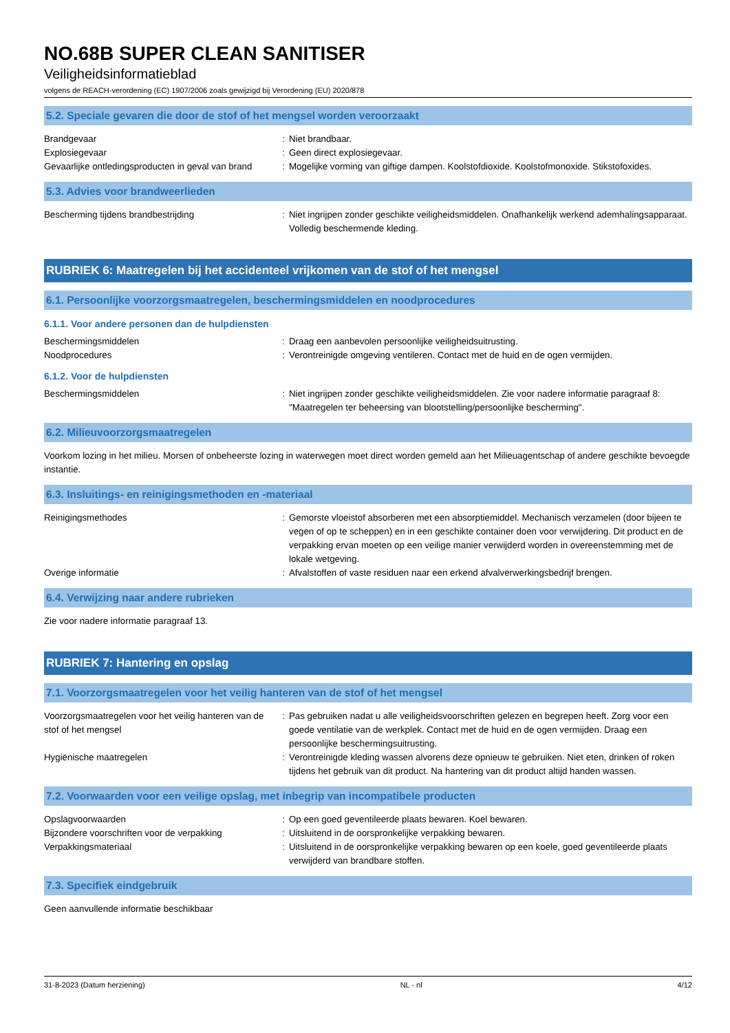NO.68B SUPER CLEAN SANITISER
Veiligheidsinformatieblad
volgens de REACH-verordening (EC) 1907/2006 zoals gewijzigd bij Verordening (EU) 2020/878
5.2. Speciale gevaren die door de stof of het mengsel worden veroorzaakt
Brandgevaar : Niet brandbaar.
Explosiegevaar : Geen direct explosiegevaar.
Gevaarlijke ontledingsproducten in geval van brand
: Mogelijke vorming van giftige dampen. Koolstofdioxide. Koolstofmonoxide. Stikstofoxides.
5.3. Advies voor brandweerlieden
Bescherming tijdens brandbestrijding : Niet ingrijpen zonder geschikte veiligheidsmiddelen. Onafhankelijk werkend ademhalingsapparaat. Volledig beschermende kleding.
RUBRIEK 6: Maatregelen bij het accidenteel vrijkomen van de stof of het mengsel
6.1. Persoonlijke voorzorgsmaatregelen, beschermingsmiddelen en noodprocedures
6.1.1. Voor andere personen dan de hulpdiensten
Beschermingsmiddelen : Draag een aanbevolen persoonlijke veiligheidsuitrusting.
Noodprocedures : Verontreinigde omgeving ventileren. Contact met de huid en de ogen vermijden.
6.1.2. Voor de hulpdiensten
Beschermingsmiddelen : Niet ingrijpen zonder geschikte veiligheidsmiddelen. Zie voor nadere informatie paragraaf 8: "Maatregelen ter beheersing van blootstelling/persoonlijke bescherming".
6.2. Milieuvoorzorgsmaatregelen
Voorkom lozing in het milieu. Morsen of onbeheerste lozing in waterwegen moet direct worden gemeld aan het Milieuagentschap of andere geschikte bevoegde instantie.
6.3. Insluitings- en reinigingsmethoden en -materiaal
Reinigingsmethodes : Gemorste vloeistof absorberen met een absorptiemiddel. Mechanisch verzamelen (door bijeen te vegen of op te scheppen) en in een geschikte container doen voor verwijdering. Dit product en de verpakking ervan moeten op een veilige manier verwijderd worden in overeenstemming met de lokale wetgeving.
Overige informatie : Afvalstoffen of vaste residuen naar een erkend afvalverwerkingsbedrijf brengen.
6.4. Verwijzing naar andere rubrieken
Zie voor nadere informatie paragraaf 13.
RUBRIEK 7: Hantering en opslag
7.1. Voorzorgsmaatregelen voor het veilig hanteren van de stof of het mengsel
Voorzorgsmaatregelen voor het veilig hanteren van de stof of het mengsel
: Pas gebruiken nadat u alle veiligheidsvoorschriften gelezen en begrepen heeft. Zorg voor een goede ventilatie van de werkplek. Contact met de huid en de ogen vermijden. Draag een persoonlijke beschermingsuitrusting.
Hygiënische maatregelen : Verontreinigde kleding wassen alvorens deze opnieuw te gebruiken. Niet eten, drinken of roken tijdens het gebruik van dit product. Na hantering van dit product altijd handen wassen.
7.2. Voorwaarden voor een veilige opslag, met inbegrip van incompatibele producten
Opslagvoorwaarden : Op een goed geventileerde plaats bewaren. Koel bewaren.
Bijzondere voorschriften voor de verpakking
: Uitsluitend in de oorspronkelijke verpakking bewaren.
Verpakkingsmateriaal : Uitsluitend in de oorspronkelijke verpakking bewaren op een koele, goed geventileerde plaats verwijderd van brandbare stoffen.
7.3. Specifiek eindgebruik
Geen aanvullende informatie beschikbaar
31-8-2023 (Datum herziening) NL - nl 4/12